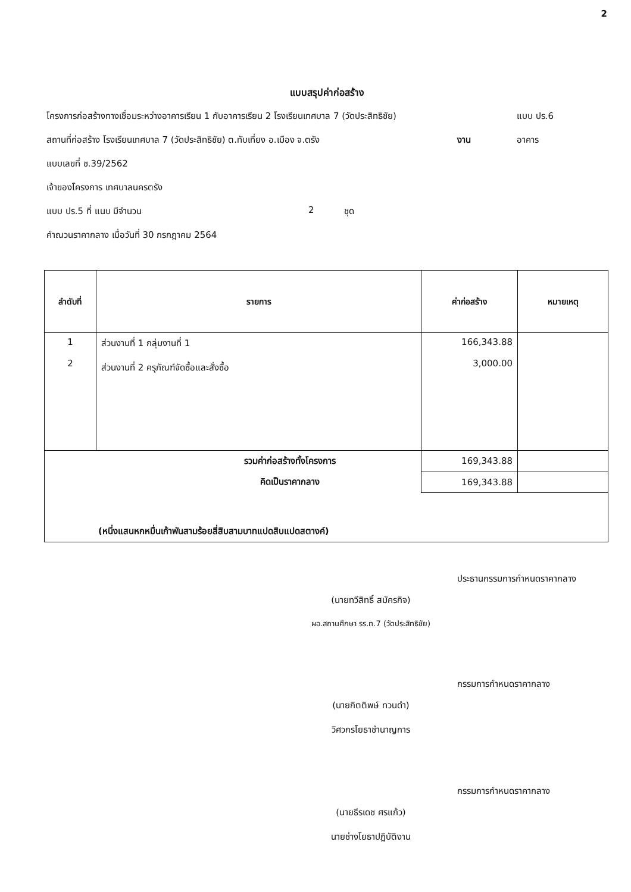2
แบบสรุปค่าก่อสร้าง
โครงการก่อสร้างทางเชื่อมระหว่างอาคารเรียน 1 กับอาคารเรียน 2 โรงเรียนเทศบาล 7 (วัดประสิทธิชัย) แบบ ปร.6
สถานที่ก่อสร้าง โรงเรียนเทศบาล 7 (วัดประสิทธิชัย) ต.ทับเที่ยง อ.เมือง จ.ตรัง งาน อาคาร
แบบเลขที่ ช.39/2562
เจ้าของโครงการ เทศบาลนครตรัง
แบบ ปร.5 ที่ แนบ มีจำนวน 2 ชุด
คำณวนราคากลาง เมื่อวันที่ 30 กรกฎาคม 2564
| ลำดับที่ | รายการ | ค่าก่อสร้าง | หมายเหตุ |
| --- | --- | --- | --- |
| 1 2 | ส่วนงานที่ 1 กลุ่มงานที่ 1 ส่วนงานที่ 2 ครุภัณฑ์จัดซื้อและสั่งซื้อ | 166,343.88 3,000.00 | |
| รวมค่าก่อสร้างทั้งโครงการ | | 169,343.88 | |
| คิดเป็นราคากลาง | | 169,343.88 | |
| (หนึ่งแสนหกหมื่นเก้าพันสามร้อยสี่สิบสามบาทแปดสิบแปดสตางค์) | | | |
(นายทวีสิทธิ์ สมัครกิจ)
ผอ.สถานศึกษา รร.ท.7 (วัดประสิทธิชัย)
ประธานกรรมการกำหนดราคากลาง
(นายกิตติพษ์ ทวนดำ)
วิศวกรโยธาชำนาญการ
กรรมการกำหนดราคากลาง
(นายธีรเดช ศรแก้ว)
นายช่างโยธาปฏิบัติงาน
กรรมการกำหนดราคากลาง